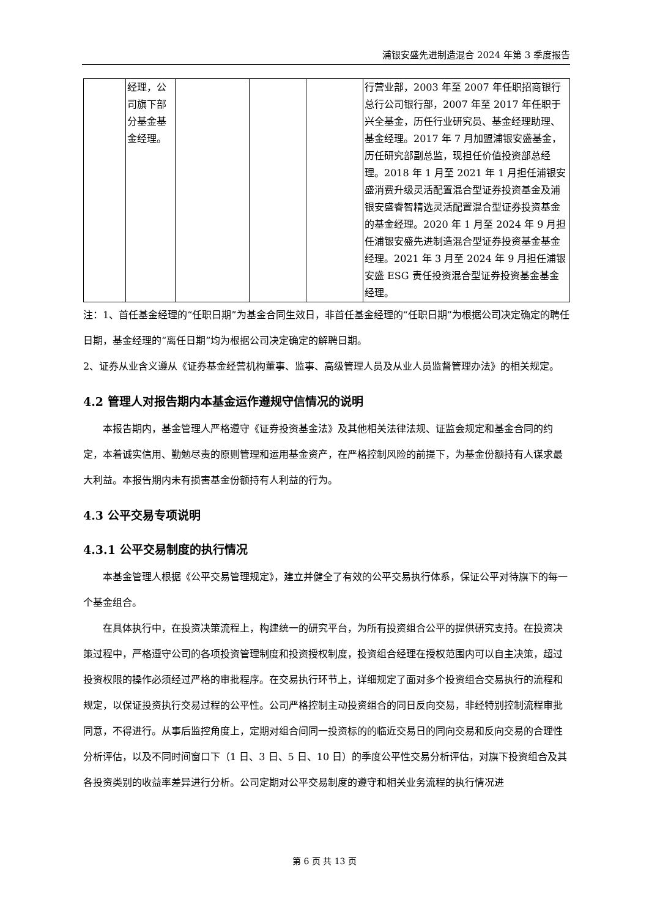浦银安盛先进制造混合 2024 年第 3 季度报告
| | 经理，公司旗下部分基金基金经理。 | | | | 行营业部，2003 年至 2007 年任职招商银行总行公司银行部，2007 年至 2017 年任职于兴全基金，历任行业研究员、基金经理助理、基金经理。2017 年 7 月加盟浦银安盛基金，历任研究部副总监，现担任价值投资部总经理。2018 年 1 月至 2021 年 1 月担任浦银安盛消费升级灵活配置混合型证券投资基金及浦银安盛睿智精选灵活配置混合型证券投资基金的基金经理。2020 年 1 月至 2024 年 9 月担任浦银安盛先进制造混合型证券投资基金基金经理。2021 年 3 月至 2024 年 9 月担任浦银安盛 ESG 责任投资混合型证券投资基金基金经理。 |
注：1、首任基金经理的“任职日期”为基金合同生效日，非首任基金经理的“任职日期”为根据公司决定确定的聘任日期，基金经理的“离任日期”均为根据公司决定确定的解聘日期。
2、证券从业含义遵从《证券基金经营机构董事、监事、高级管理人员及从业人员监督管理办法》的相关规定。
4.2 管理人对报告期内本基金运作遵规守信情况的说明
本报告期内，基金管理人严格遵守《证券投资基金法》及其他相关法律法规、证监会规定和基金合同的约定，本着诚实信用、勤勉尽责的原则管理和运用基金资产，在严格控制风险的前提下，为基金份额持有人谋求最大利益。本报告期内未有损害基金份额持有人利益的行为。
4.3 公平交易专项说明
4.3.1 公平交易制度的执行情况
本基金管理人根据《公平交易管理规定》，建立并健全了有效的公平交易执行体系，保证公平对待旗下的每一个基金组合。
在具体执行中，在投资决策流程上，构建统一的研究平台，为所有投资组合公平的提供研究支持。在投资决策过程中，严格遵守公司的各项投资管理制度和投资授权制度，投资组合经理在授权范围内可以自主决策，超过投资权限的操作必须经过严格的审批程序。在交易执行环节上，详细规定了面对多个投资组合交易执行的流程和规定，以保证投资执行交易过程的公平性。公司严格控制主动投资组合的同日反向交易，非经特别控制流程审批同意，不得进行。从事后监控角度上，定期对组合间同一投资标的的临近交易日的同向交易和反向交易的合理性分析评估，以及不同时间窗口下（1 日、3 日、5 日、10 日）的季度公平性交易分析评估，对旗下投资组合及其各投资类别的收益率差异进行分析。公司定期对公平交易制度的遵守和相关业务流程的执行情况进
第 6 页 共 13 页